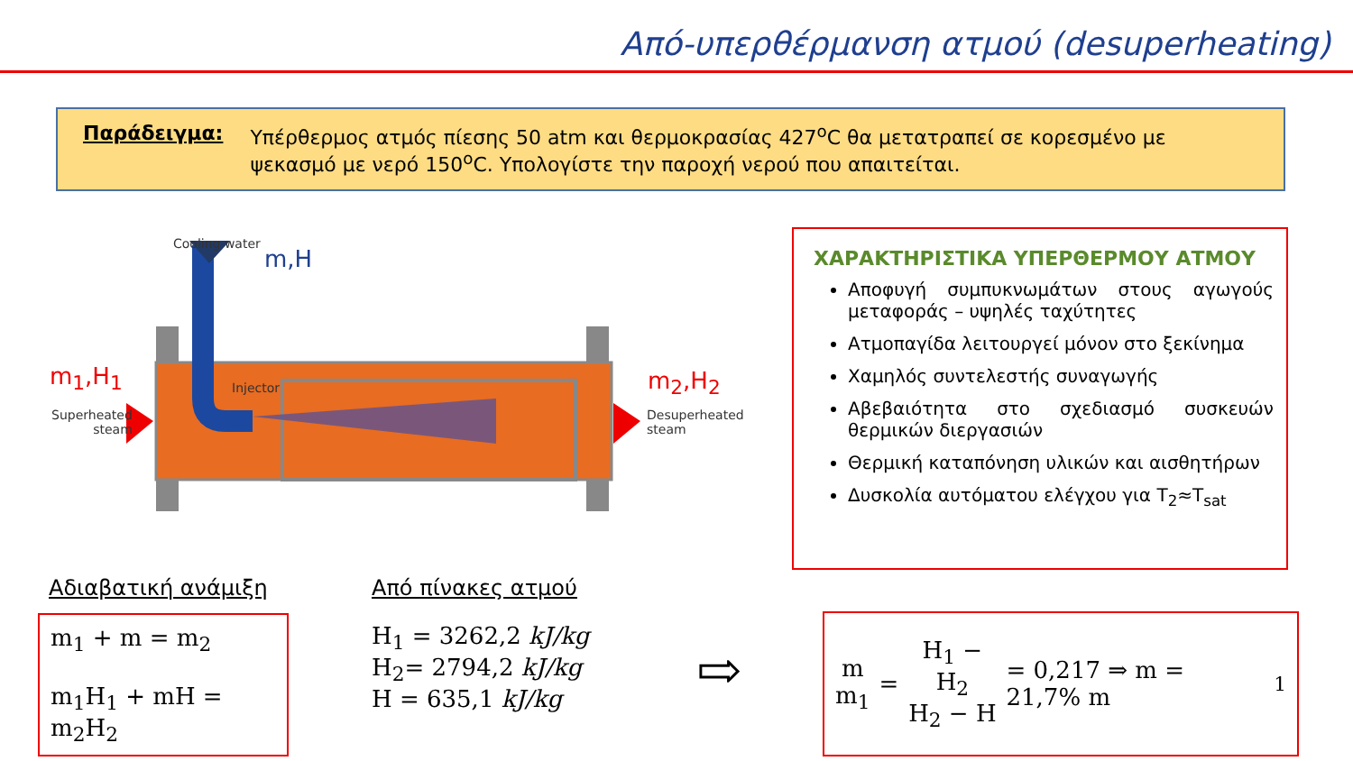Από-υπερθέρμανση ατμού (desuperheating)
Παράδειγμα: Υπέρθερμος ατμός πίεσης 50 atm και θερμοκρασίας 427<sup>o</sup>C θα μετατραπεί σε κορεσμένο με ψεκασμό με νερό 150<sup>o</sup>C. Υπολογίστε την παροχή νερού που απαιτείται.
Cooling water
m,H
Injector m<sub>1</sub>,H<sub>1</sub>
Superheated
steam
m<sub>2</sub>,H<sub>2</sub>
Desuperheated
steam
ΧΑΡΑΚΤΗΡΙΣΤΙΚΑ ΥΠΕΡΘΕΡΜΟΥ ΑΤΜΟΥ
Αποφυγή συμπυκνωμάτων στους αγωγούς μεταφοράς – υψηλές ταχύτητες
Ατμοπαγίδα λειτουργεί μόνον στο ξεκίνημα
Χαμηλός συντελεστής συναγωγής
Αβεβαιότητα στο σχεδιασμό συσκευών θερμικών διεργασιών
Θερμική καταπόνηση υλικών και αισθητήρων
Δυσκολία αυτόματου ελέγχου για T<sub>2</sub>≈T<sub>sat</sub>
Αδιαβατική ανάμιξη
m<sub>1</sub> + m = m<sub>2</sub>
m<sub>1</sub>H<sub>1</sub> + mH = m<sub>2</sub>H<sub>2</sub>
Από πίνακες ατμού
H<sub>1</sub> = 3262,2 kJ/kg
H<sub>2</sub>= 2794,2 kJ/kg
H = 635,1 kJ/kg
⇨
m
m<sub>1</sub> = H<sub>1</sub> − H<sub>2</sub>
H<sub>2</sub> − H = 0,217 ⇒ m = 21,7% m<sub>1</sub>